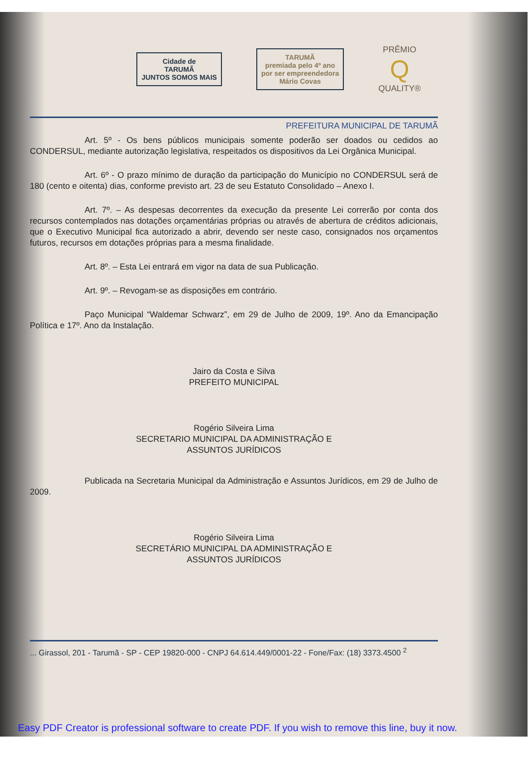Cidade de
TARUMÃ
JUNTOS SOMOS MAIS
TARUMÃ
premiada pelo 4º ano
por ser empreendedora
Mário Covas
PRÊMIO
Q
QUALITY®
PREFEITURA MUNICIPAL DE TARUMÃ
Art. 5º - Os bens públicos municipais somente poderão ser doados ou cedidos ao CONDERSUL, mediante autorização legislativa, respeitados os dispositivos da Lei Orgânica Municipal.
Art. 6º - O prazo mínimo de duração da participação do Município no CONDERSUL será de 180 (cento e oitenta) dias, conforme previsto art. 23 de seu Estatuto Consolidado – Anexo I.
Art. 7º. – As despesas decorrentes da execução da presente Lei correrão por conta dos recursos contemplados nas dotações orçamentárias próprias ou através de abertura de créditos adicionais, que o Executivo Municipal fica autorizado a abrir, devendo ser neste caso, consignados nos orçamentos futuros, recursos em dotações próprias para a mesma finalidade.
Art. 8º. – Esta Lei entrará em vigor na data de sua Publicação.
Art. 9º. – Revogam-se as disposições em contrário.
Paço Municipal “Waldemar Schwarz”, em 29 de Julho de 2009, 19º. Ano da Emancipação Política e 17º. Ano da Instalação.
Jairo da Costa e Silva
PREFEITO MUNICIPAL
Rogério Silveira Lima
SECRETARIO MUNICIPAL DA ADMINISTRAÇÃO E
ASSUNTOS JURÍDICOS
Publicada na Secretaria Municipal da Administração e Assuntos Jurídicos, em 29 de Julho de 2009.
Rogério Silveira Lima
SECRETÁRIO MUNICIPAL DA ADMINISTRAÇÃO E
ASSUNTOS JURÍDICOS
... Girassol, 201 - Tarumã - SP - CEP 19820-000 - CNPJ 64.614.449/0001-22 - Fone/Fax: (18) 3373.4500 <sup>2</sup>
Easy PDF Creator is professional software to create PDF. If you wish to remove this line, buy it now.